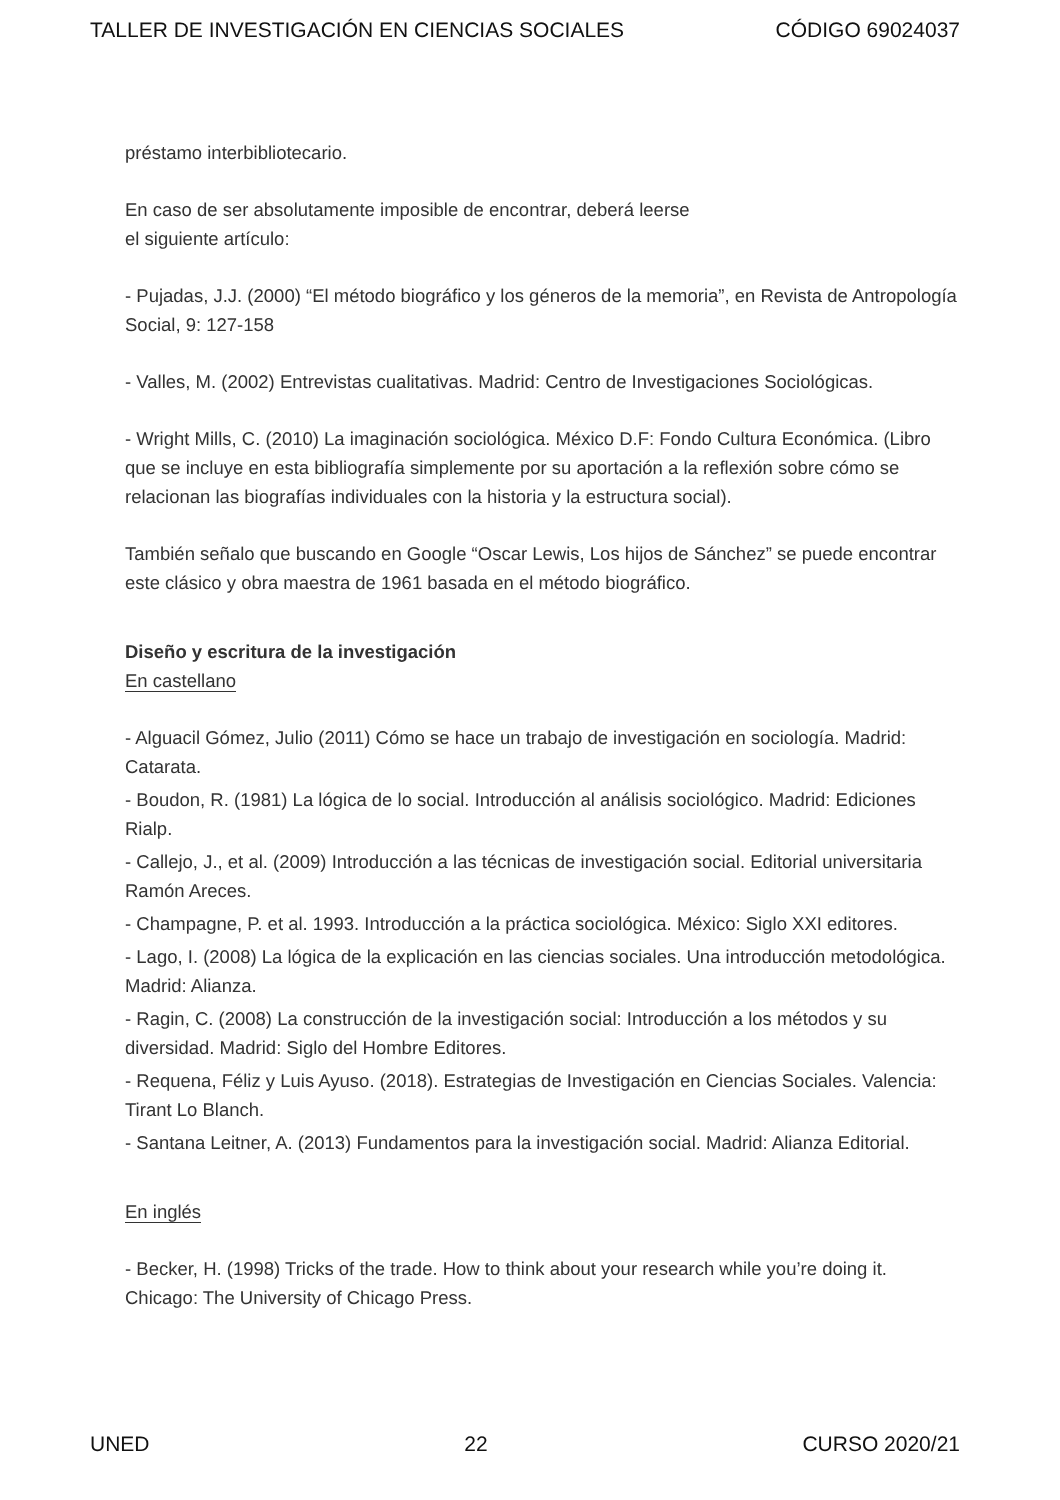TALLER DE INVESTIGACIÓN EN CIENCIAS SOCIALES CÓDIGO 69024037
préstamo interbibliotecario.
En caso de ser absolutamente imposible de encontrar, deberá leerse
el siguiente artículo:
- Pujadas, J.J. (2000) “El método biográfico y los géneros de la memoria”, en Revista de Antropología Social, 9: 127-158
- Valles, M. (2002) Entrevistas cualitativas. Madrid: Centro de Investigaciones Sociológicas.
- Wright Mills, C. (2010) La imaginación sociológica. México D.F: Fondo Cultura Económica. (Libro que se incluye en esta bibliografía simplemente por su aportación a la reflexión sobre cómo se relacionan las biografías individuales con la historia y la estructura social).
También señalo que buscando en Google “Oscar Lewis, Los hijos de Sánchez” se puede encontrar este clásico y obra maestra de 1961 basada en el método biográfico.
Diseño y escritura de la investigación
En castellano
- Alguacil Gómez, Julio (2011) Cómo se hace un trabajo de investigación en sociología. Madrid: Catarata.
- Boudon, R. (1981) La lógica de lo social. Introducción al análisis sociológico. Madrid: Ediciones Rialp.
- Callejo, J., et al. (2009) Introducción a las técnicas de investigación social. Editorial universitaria Ramón Areces.
- Champagne, P. et al. 1993. Introducción a la práctica sociológica. México: Siglo XXI editores.
- Lago, I. (2008) La lógica de la explicación en las ciencias sociales. Una introducción metodológica. Madrid: Alianza.
- Ragin, C. (2008) La construcción de la investigación social: Introducción a los métodos y su diversidad. Madrid: Siglo del Hombre Editores.
- Requena, Féliz y Luis Ayuso. (2018). Estrategias de Investigación en Ciencias Sociales. Valencia: Tirant Lo Blanch.
- Santana Leitner, A. (2013) Fundamentos para la investigación social. Madrid: Alianza Editorial.
En inglés
- Becker, H. (1998) Tricks of the trade. How to think about your research while you’re doing it. Chicago: The University of Chicago Press.
UNED 22 CURSO 2020/21